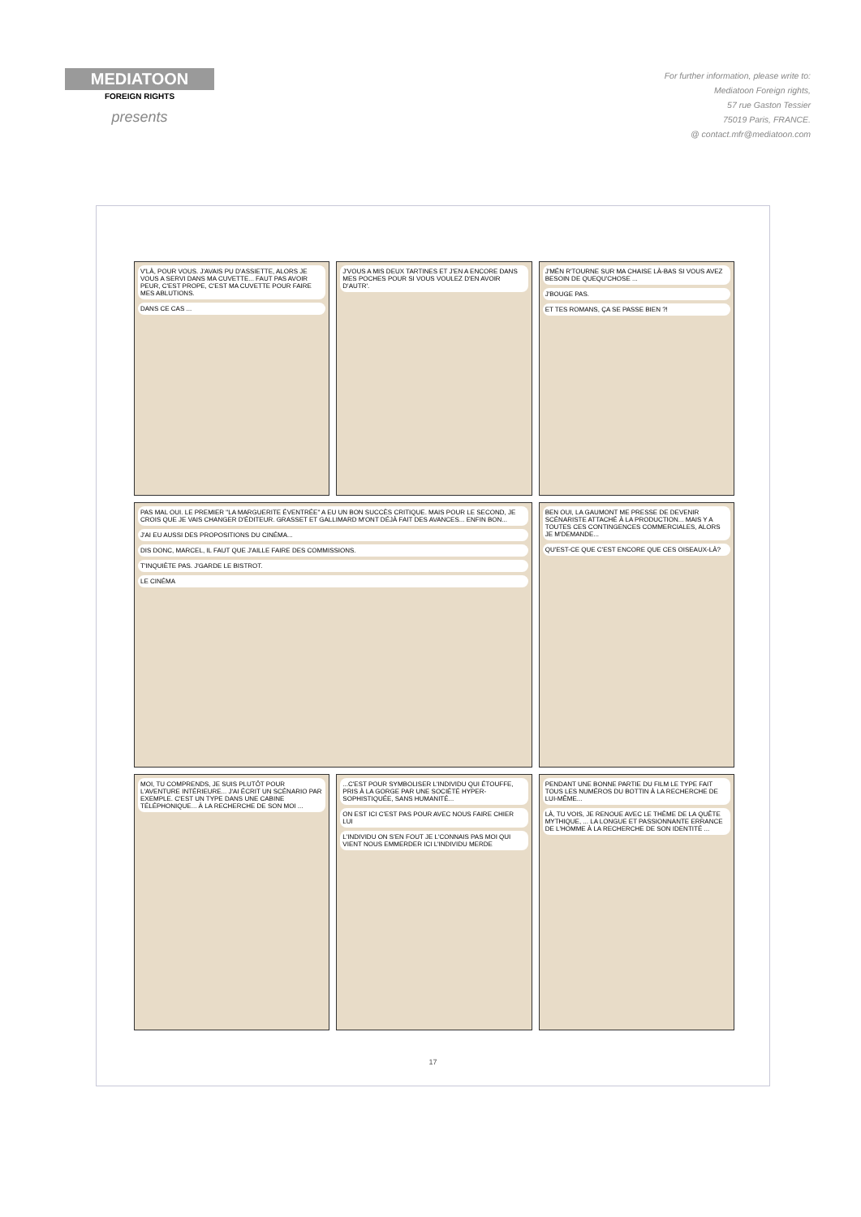MEDIATOON
FOREIGN RIGHTS
presents
For further information, please write to:
Mediatoon Foreign rights,
57 rue Gaston Tessier
75019 Paris, FRANCE.
@ contact.mfr@mediatoon.com
V'LÀ, POUR VOUS. J'AVAIS PU D'ASSIETTE, ALORS JE VOUS A SERVI DANS MA CUVETTE... FAUT PAS AVOIR PEUR, C'EST PROPE, C'EST MA CUVETTE POUR FAIRE MES ABLUTIONS.
DANS CE CAS ...
J'VOUS A MIS DEUX TARTINES ET J'EN A ENCORE DANS MES POCHES POUR SI VOUS VOULEZ D'EN AVOIR D'AUTR'.
J'MÉN R'TOURNE SUR MA CHAISE LÀ-BAS SI VOUS AVEZ BESOIN DE QUEQU'CHOSE ...
J'BOUGE PAS.
ET TES ROMANS, ÇA SE PASSE BIEN ?!
PAS MAL OUI. LE PREMIER "LA MARGUERITE ÉVENTRÉE" A EU UN BON SUCCÈS CRITIQUE. MAIS POUR LE SECOND, JE CROIS QUE JE VAIS CHANGER D'ÉDITEUR. GRASSET ET GALLIMARD M'ONT DÉJÀ FAIT DES AVANCES... ENFIN BON...
J'AI EU AUSSI DES PROPOSITIONS DU CINÉMA...
DIS DONC, MARCEL, IL FAUT QUE J'AILLE FAIRE DES COMMISSIONS.
T'INQUIÈTE PAS. J'GARDE LE BISTROT.
LE CINÉMA
BEN OUI, LA GAUMONT ME PRESSE DE DEVENIR SCÉNARISTE ATTACHÉ À LA PRODUCTION... MAIS Y A TOUTES CES CONTINGENCES COMMERCIALES, ALORS JE M'DEMANDE...
QU'EST-CE QUE C'EST ENCORE QUE CES OISEAUX-LÀ?
MOI, TU COMPRENDS, JE SUIS PLUTÔT POUR L'AVENTURE INTÉRIEURE... J'AI ÉCRIT UN SCÉNARIO PAR EXEMPLE. C'EST UN TYPE DANS UNE CABINE TÉLÉPHONIQUE... À LA RECHERCHE DE SON MOI ...
...C'EST POUR SYMBOLISER L'INDIVIDU QUI ÉTOUFFE, PRIS À LA GORGE PAR UNE SOCIÉTÉ HYPER-SOPHISTIQUÉE, SANS HUMANITÉ...
ON EST ICI C'EST PAS POUR AVEC NOUS FAIRE CHIER LUI
L'INDIVIDU ON S'EN FOUT JE L'CONNAIS PAS MOI QUI VIENT NOUS EMMERDER ICI L'INDIVIDU MERDE
PENDANT UNE BONNE PARTIE DU FILM LE TYPE FAIT TOUS LES NUMÉROS DU BOTTIN À LA RECHERCHE DE LUI-MÊME...
LÀ, TU VOIS, JE RENOUE AVEC LE THÈME DE LA QUÊTE MYTHIQUE, ... LA LONGUE ET PASSIONNANTE ERRANCE DE L'HOMME À LA RECHERCHE DE SON IDENTITÉ ...
17